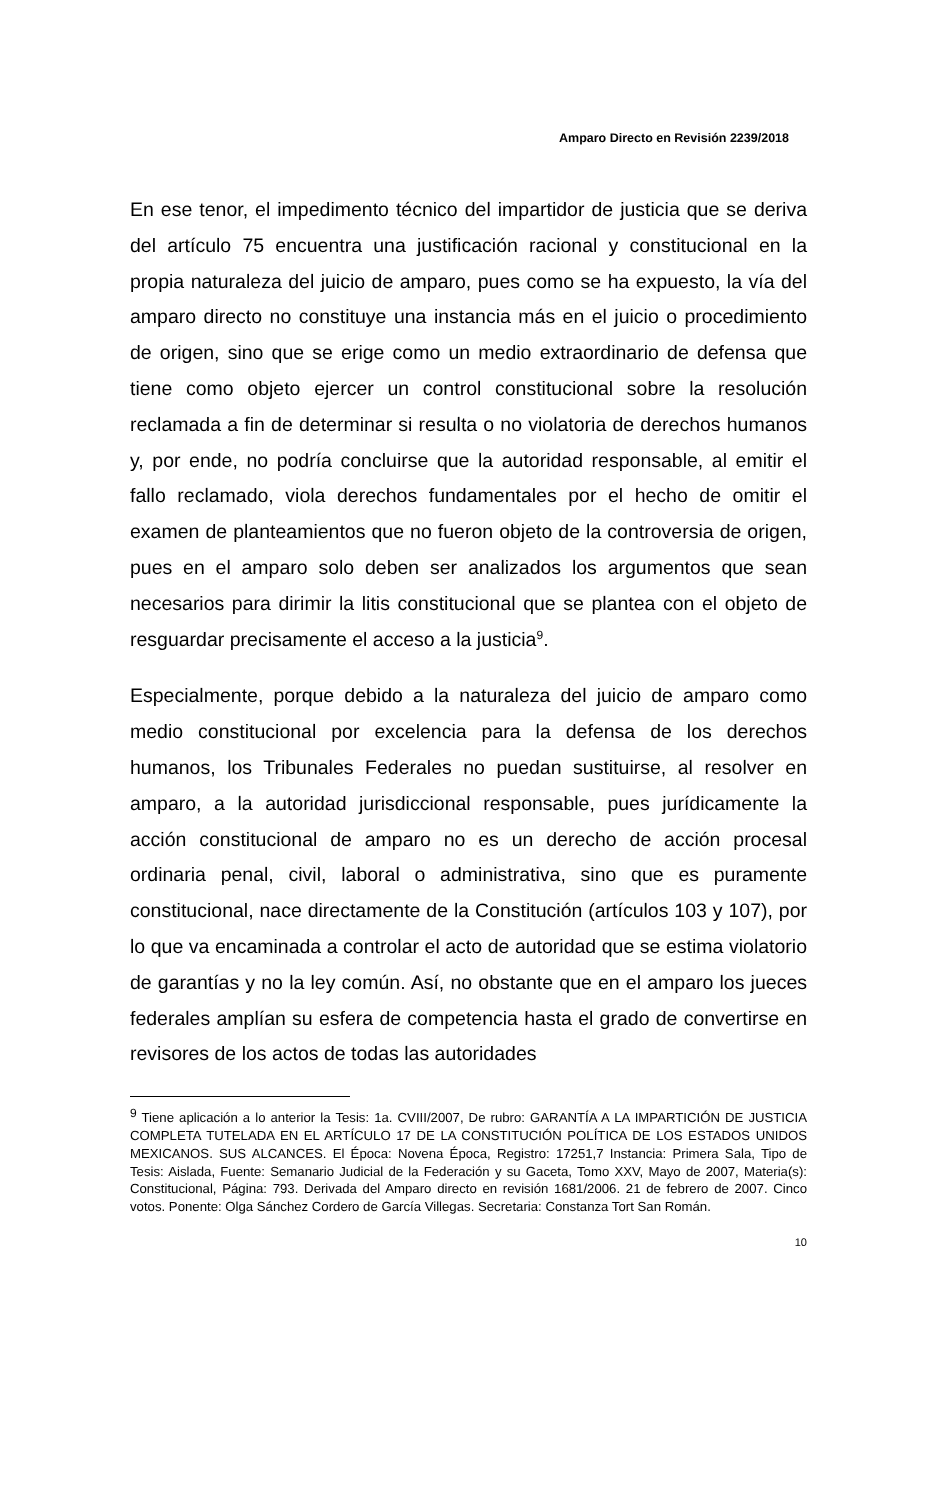Amparo Directo en Revisión 2239/2018
En ese tenor, el impedimento técnico del impartidor de justicia que se deriva del artículo 75 encuentra una justificación racional y constitucional en la propia naturaleza del juicio de amparo, pues como se ha expuesto, la vía del amparo directo no constituye una instancia más en el juicio o procedimiento de origen, sino que se erige como un medio extraordinario de defensa que tiene como objeto ejercer un control constitucional sobre la resolución reclamada a fin de determinar si resulta o no violatoria de derechos humanos y, por ende, no podría concluirse que la autoridad responsable, al emitir el fallo reclamado, viola derechos fundamentales por el hecho de omitir el examen de planteamientos que no fueron objeto de la controversia de origen, pues en el amparo solo deben ser analizados los argumentos que sean necesarios para dirimir la litis constitucional que se plantea con el objeto de resguardar precisamente el acceso a la justicia<sup>9</sup>.
Especialmente, porque debido a la naturaleza del juicio de amparo como medio constitucional por excelencia para la defensa de los derechos humanos, los Tribunales Federales no puedan sustituirse, al resolver en amparo, a la autoridad jurisdiccional responsable, pues jurídicamente la acción constitucional de amparo no es un derecho de acción procesal ordinaria penal, civil, laboral o administrativa, sino que es puramente constitucional, nace directamente de la Constitución (artículos 103 y 107), por lo que va encaminada a controlar el acto de autoridad que se estima violatorio de garantías y no la ley común. Así, no obstante que en el amparo los jueces federales amplían su esfera de competencia hasta el grado de convertirse en revisores de los actos de todas las autoridades
<sup>9</sup> Tiene aplicación a lo anterior la Tesis: 1a. CVIII/2007, De rubro: GARANTÍA A LA IMPARTICIÓN DE JUSTICIA COMPLETA TUTELADA EN EL ARTÍCULO 17 DE LA CONSTITUCIÓN POLÍTICA DE LOS ESTADOS UNIDOS MEXICANOS. SUS ALCANCES. El Época: Novena Época, Registro: 17251,7 Instancia: Primera Sala, Tipo de Tesis: Aislada, Fuente: Semanario Judicial de la Federación y su Gaceta, Tomo XXV, Mayo de 2007, Materia(s): Constitucional, Página: 793. Derivada del Amparo directo en revisión 1681/2006. 21 de febrero de 2007. Cinco votos. Ponente: Olga Sánchez Cordero de García Villegas. Secretaria: Constanza Tort San Román.
10